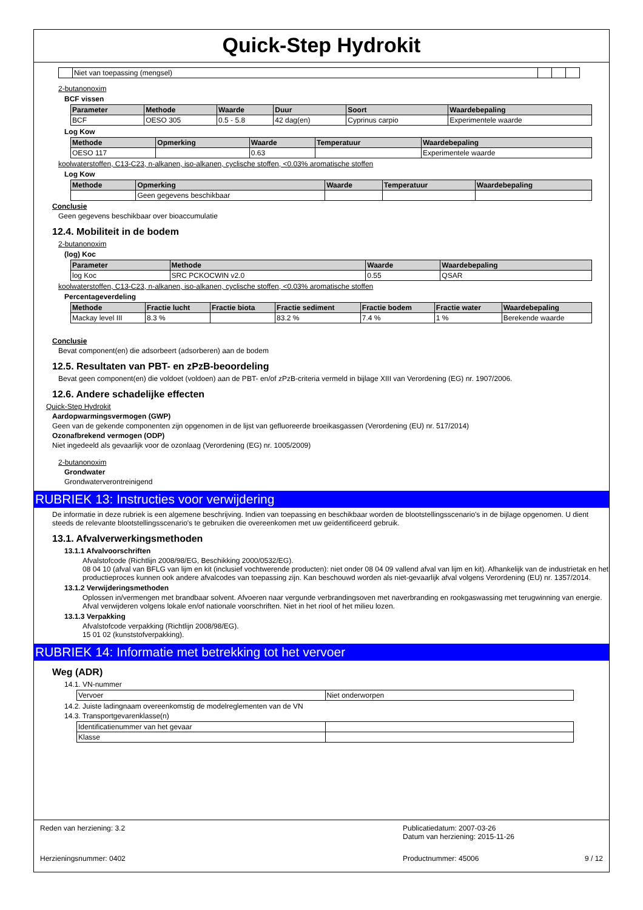Quick-Step Hydrokit
| | Niet van toepassing (mengsel) | | | |
2-butanonoxim
BCF vissen
| Parameter | Methode | Waarde | Duur | Soort | Waardebepaling |
| --- | --- | --- | --- | --- | --- |
| BCF | OESO 305 | 0.5 - 5.8 | 42 dag(en) | Cyprinus carpio | Experimentele waarde |
Log Kow
| Methode | Opmerking | Waarde | Temperatuur | Waardebepaling |
| --- | --- | --- | --- | --- |
| OESO 117 | | 0.63 | | Experimentele waarde |
koolwaterstoffen, C13-C23, n-alkanen, iso-alkanen, cyclische stoffen, <0.03% aromatische stoffen
Log Kow
| Methode | Opmerking | Waarde | Temperatuur | Waardebepaling |
| --- | --- | --- | --- | --- |
| | Geen gegevens beschikbaar | | | |
Conclusie
Geen gegevens beschikbaar over bioaccumulatie
12.4. Mobiliteit in de bodem
2-butanonoxim
(log) Koc
| Parameter | Methode | Waarde | Waardebepaling |
| --- | --- | --- | --- |
| log Koc | SRC PCKOCWIN v2.0 | 0.55 | QSAR |
koolwaterstoffen, C13-C23, n-alkanen, iso-alkanen, cyclische stoffen, <0.03% aromatische stoffen
Percentageverdeling
| Methode | Fractie lucht | Fractie biota | Fractie sediment | Fractie bodem | Fractie water | Waardebepaling |
| --- | --- | --- | --- | --- | --- | --- |
| Mackay level III | 8.3 % | | 83.2 % | 7.4 % | 1 % | Berekende waarde |
Conclusie
Bevat component(en) die adsorbeert (adsorberen) aan de bodem
12.5. Resultaten van PBT- en zPzB-beoordeling
Bevat geen component(en) die voldoet (voldoen) aan de PBT- en/of zPzB-criteria vermeld in bijlage XIII van Verordening (EG) nr. 1907/2006.
12.6. Andere schadelijke effecten
Quick-Step Hydrokit
Aardopwarmingsvermogen (GWP)
Geen van de gekende componenten zijn opgenomen in de lijst van gefluoreerde broeikasgassen (Verordening (EU) nr. 517/2014)
Ozonafbrekend vermogen (ODP)
Niet ingedeeld als gevaarlijk voor de ozonlaag (Verordening (EG) nr. 1005/2009)
2-butanonoxim
Grondwater
Grondwaterverontreinigend
RUBRIEK 13: Instructies voor verwijdering
De informatie in deze rubriek is een algemene beschrijving. Indien van toepassing en beschikbaar worden de blootstellingsscenario's in de bijlage opgenomen. U dient steeds de relevante blootstellingsscenario's te gebruiken die overeenkomen met uw geïdentificeerd gebruik.
13.1. Afvalverwerkingsmethoden
13.1.1 Afvalvoorschriften
Afvalstofcode (Richtlijn 2008/98/EG, Beschikking 2000/0532/EG).
08 04 10 (afval van BFLG van lijm en kit (inclusief vochtwerende producten): niet onder 08 04 09 vallend afval van lijm en kit). Afhankelijk van de industrietak en het productieproces kunnen ook andere afvalcodes van toepassing zijn. Kan beschouwd worden als niet-gevaarlijk afval volgens Verordening (EU) nr. 1357/2014.
13.1.2 Verwijderingsmethoden
Oplossen in/vermengen met brandbaar solvent. Afvoeren naar vergunde verbrandingsoven met naverbranding en rookgaswassing met terugwinning van energie. Afval verwijderen volgens lokale en/of nationale voorschriften. Niet in het riool of het milieu lozen.
13.1.3 Verpakking
Afvalstofcode verpakking (Richtlijn 2008/98/EG).
15 01 02 (kunststofverpakking).
RUBRIEK 14: Informatie met betrekking tot het vervoer
Weg (ADR)
14.1. VN-nummer
| Vervoer | Niet onderworpen |
14.2. Juiste ladingnaam overeenkomstig de modelreglementen van de VN
14.3. Transportgevarenklasse(n)
| Identificatienummer van het gevaar | |
| Klasse | |
Reden van herziening: 3.2 Publicatiedatum: 2007-03-26
Datum van herziening: 2015-11-26
Herzieningsnummer: 0402 Productnummer: 45006 9 / 12